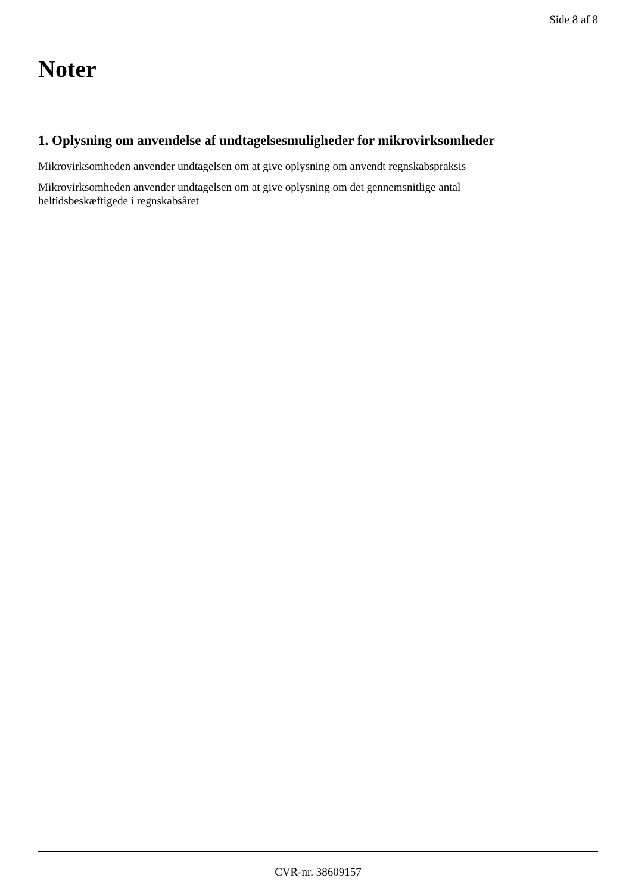Side 8 af 8
Noter
1. Oplysning om anvendelse af undtagelsesmuligheder for mikrovirksomheder
Mikrovirksomheden anvender undtagelsen om at give oplysning om anvendt regnskabspraksis
Mikrovirksomheden anvender undtagelsen om at give oplysning om det gennemsnitlige antal
heltidsbeskæftigede i regnskabsåret
CVR-nr. 38609157